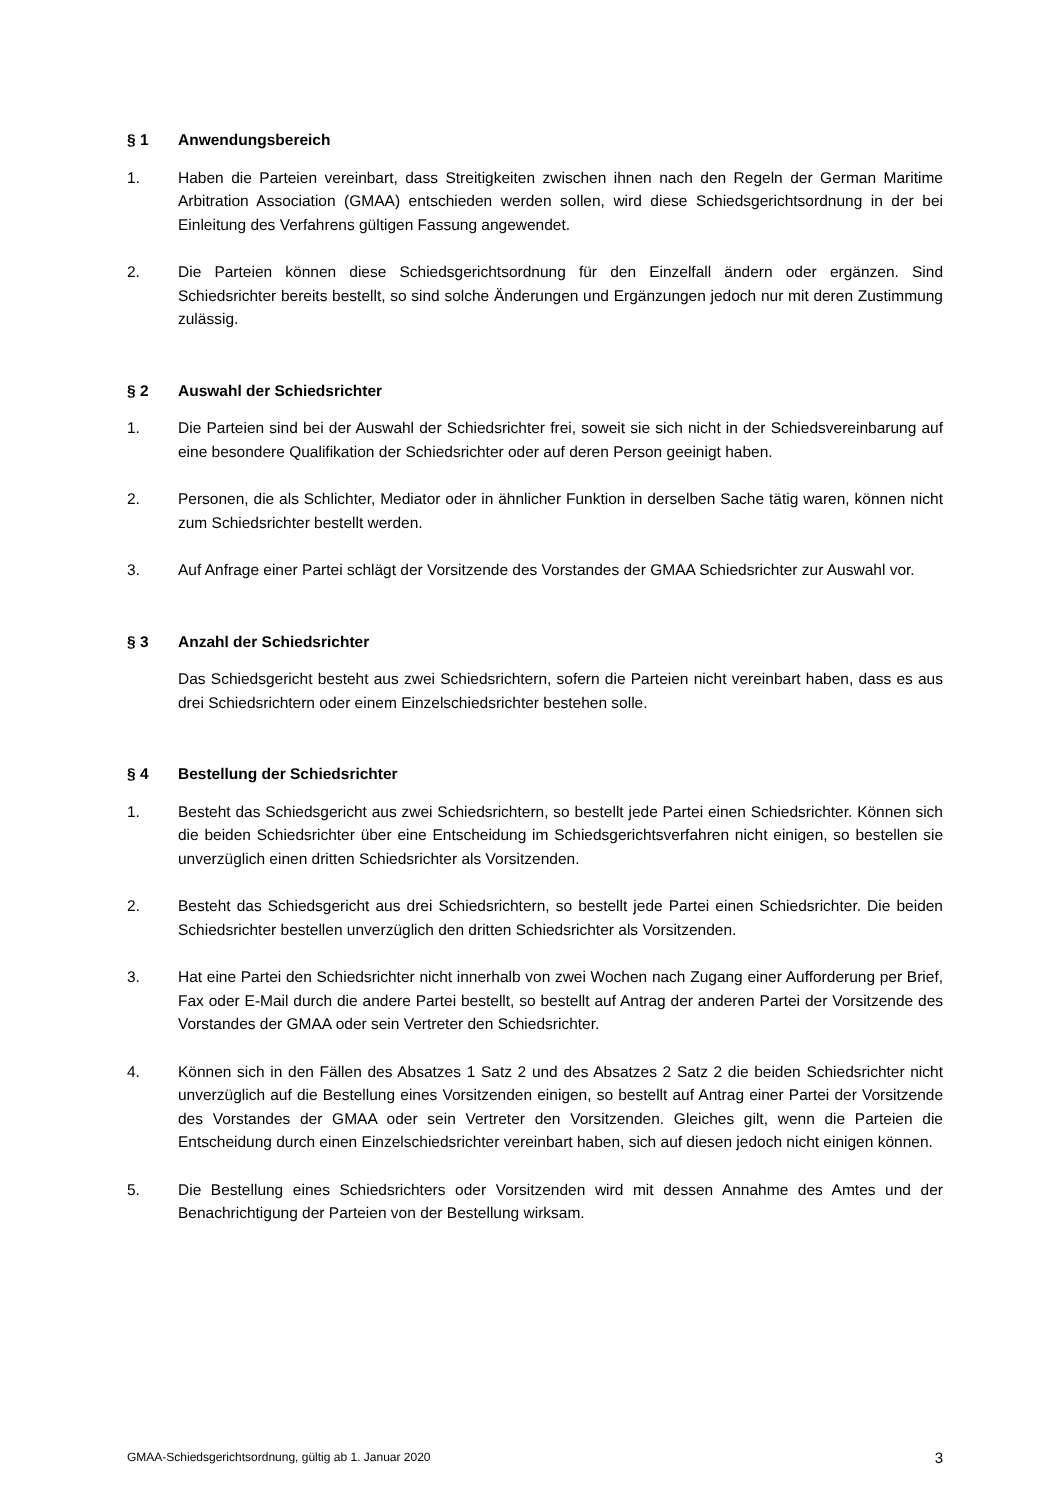§ 1 Anwendungsbereich
1. Haben die Parteien vereinbart, dass Streitigkeiten zwischen ihnen nach den Regeln der German Maritime Arbitration Association (GMAA) entschieden werden sollen, wird diese Schiedsgerichtsordnung in der bei Einleitung des Verfahrens gültigen Fassung angewendet.
2. Die Parteien können diese Schiedsgerichtsordnung für den Einzelfall ändern oder ergänzen. Sind Schiedsrichter bereits bestellt, so sind solche Änderungen und Ergänzungen jedoch nur mit deren Zustimmung zulässig.
§ 2 Auswahl der Schiedsrichter
1. Die Parteien sind bei der Auswahl der Schiedsrichter frei, soweit sie sich nicht in der Schiedsvereinbarung auf eine besondere Qualifikation der Schiedsrichter oder auf deren Person geeinigt haben.
2. Personen, die als Schlichter, Mediator oder in ähnlicher Funktion in derselben Sache tätig waren, können nicht zum Schiedsrichter bestellt werden.
3. Auf Anfrage einer Partei schlägt der Vorsitzende des Vorstandes der GMAA Schiedsrichter zur Auswahl vor.
§ 3 Anzahl der Schiedsrichter
Das Schiedsgericht besteht aus zwei Schiedsrichtern, sofern die Parteien nicht vereinbart haben, dass es aus drei Schiedsrichtern oder einem Einzelschiedsrichter bestehen solle.
§ 4 Bestellung der Schiedsrichter
1. Besteht das Schiedsgericht aus zwei Schiedsrichtern, so bestellt jede Partei einen Schiedsrichter. Können sich die beiden Schiedsrichter über eine Entscheidung im Schiedsgerichtsverfahren nicht einigen, so bestellen sie unverzüglich einen dritten Schiedsrichter als Vorsitzenden.
2. Besteht das Schiedsgericht aus drei Schiedsrichtern, so bestellt jede Partei einen Schiedsrichter. Die beiden Schiedsrichter bestellen unverzüglich den dritten Schiedsrichter als Vorsitzenden.
3. Hat eine Partei den Schiedsrichter nicht innerhalb von zwei Wochen nach Zugang einer Aufforderung per Brief, Fax oder E-Mail durch die andere Partei bestellt, so bestellt auf Antrag der anderen Partei der Vorsitzende des Vorstandes der GMAA oder sein Vertreter den Schiedsrichter.
4. Können sich in den Fällen des Absatzes 1 Satz 2 und des Absatzes 2 Satz 2 die beiden Schiedsrichter nicht unverzüglich auf die Bestellung eines Vorsitzenden einigen, so bestellt auf Antrag einer Partei der Vorsitzende des Vorstandes der GMAA oder sein Vertreter den Vorsitzenden. Gleiches gilt, wenn die Parteien die Entscheidung durch einen Einzelschiedsrichter vereinbart haben, sich auf diesen jedoch nicht einigen können.
5. Die Bestellung eines Schiedsrichters oder Vorsitzenden wird mit dessen Annahme des Amtes und der Benachrichtigung der Parteien von der Bestellung wirksam.
GMAA-Schiedsgerichtsordnung, gültig ab 1. Januar 2020 3